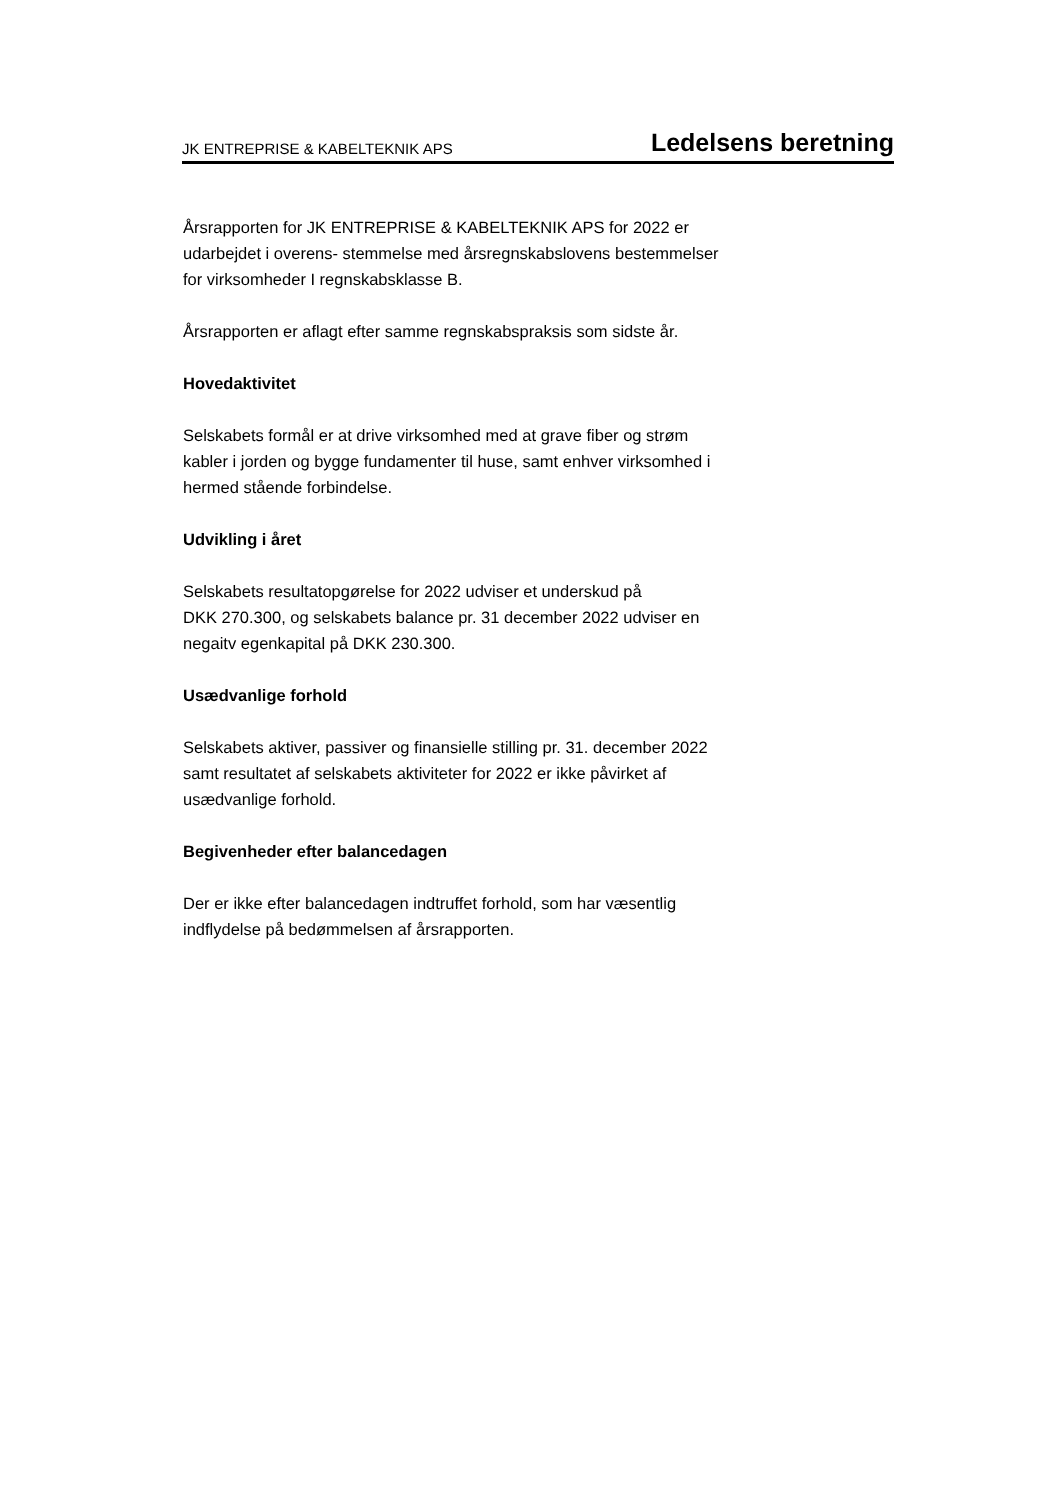JK ENTREPRISE & KABELTEKNIK APS Ledelsens beretning
Årsrapporten for JK ENTREPRISE & KABELTEKNIK APS for 2022 er
udarbejdet i overens- stemmelse med årsregnskabslovens bestemmelser
for virksomheder I regnskabsklasse B.
Årsrapporten er aflagt efter samme regnskabspraksis som sidste år.
Hovedaktivitet
Selskabets formål er at drive virksomhed med at grave fiber og strøm
kabler i jorden og bygge fundamenter til huse, samt enhver virksomhed i
hermed stående forbindelse.
Udvikling i året
Selskabets resultatopgørelse for 2022 udviser et underskud på
DKK 270.300, og selskabets balance pr. 31 december 2022 udviser en
negaitv egenkapital på DKK 230.300.
Usædvanlige forhold
Selskabets aktiver, passiver og finansielle stilling pr. 31. december 2022
samt resultatet af selskabets aktiviteter for 2022 er ikke påvirket af
usædvanlige forhold.
Begivenheder efter balancedagen
Der er ikke efter balancedagen indtruffet forhold, som har væsentlig
indflydelse på bedømmelsen af årsrapporten.